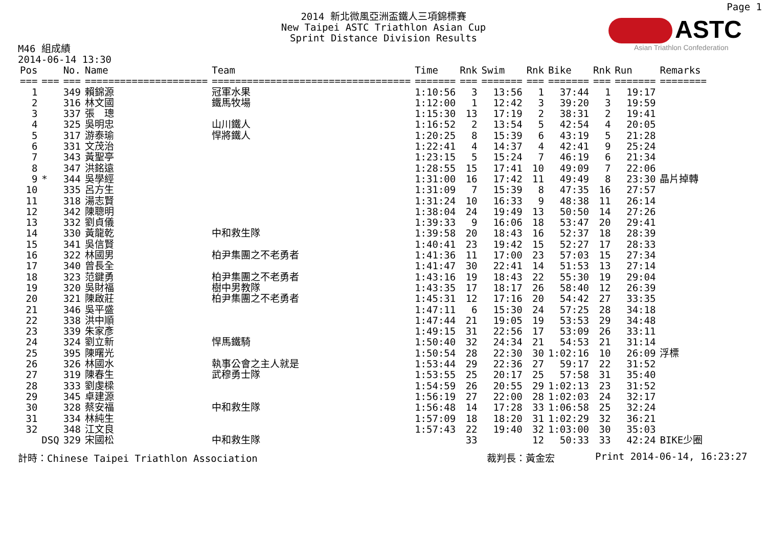Page 1
2014 新北微風亞洲盃鐵人三項錦標賽
New Taipei ASTC Triathlon Asian Cup
Sprint Distance Division Results
ASTC
Asian Triathlon Confederation
M46 組成績
2014-06-14 13:30
| Pos | | No. | Name | Team | Time | Rnk | Swim | Rnk | Bike | Rnk | Run | Remarks |
| --- | --- | --- | --- | --- | --- | --- | --- | --- | --- | --- | --- | --- |
| === | === | === | ===================== | ================================== | ======= | === | ======= | === | ======= | === | ======= | ======== |
| 1 | | 349 | 賴錦源 | 冠軍水果 | 1:10:56 | 3 | 13:56 | 1 | 37:44 | 1 | 19:17 | |
| 2 | | 316 | 林文國 | 鐵馬牧場 | 1:12:00 | 1 | 12:42 | 3 | 39:20 | 3 | 19:59 | |
| 3 | | 337 | 張 璁 | | 1:15:30 | 13 | 17:19 | 2 | 38:31 | 2 | 19:41 | |
| 4 | | 325 | 吳明忠 | 山川鐵人 | 1:16:52 | 2 | 13:54 | 5 | 42:54 | 4 | 20:05 | |
| 5 | | 317 | 游泰瑜 | 悍將鐵人 | 1:20:25 | 8 | 15:39 | 6 | 43:19 | 5 | 21:28 | |
| 6 | | 331 | 文茂治 | | 1:22:41 | 4 | 14:37 | 4 | 42:41 | 9 | 25:24 | |
| 7 | | 343 | 黃聖亭 | | 1:23:15 | 5 | 15:24 | 7 | 46:19 | 6 | 21:34 | |
| 8 | | 347 | 洪銘遠 | | 1:28:55 | 15 | 17:41 | 10 | 49:09 | 7 | 22:06 | |
| 9 | * | 344 | 吳學經 | | 1:31:00 | 16 | 17:42 | 11 | 49:49 | 8 | 23:30 | 晶片掉轉 |
| 10 | | 335 | 呂方生 | | 1:31:09 | 7 | 15:39 | 8 | 47:35 | 16 | 27:57 | |
| 11 | | 318 | 湯志賢 | | 1:31:24 | 10 | 16:33 | 9 | 48:38 | 11 | 26:14 | |
| 12 | | 342 | 陳聰明 | | 1:38:04 | 24 | 19:49 | 13 | 50:50 | 14 | 27:26 | |
| 13 | | 332 | 劉貞儀 | | 1:39:33 | 9 | 16:06 | 18 | 53:47 | 20 | 29:41 | |
| 14 | | 330 | 黃龍乾 | 中和救生隊 | 1:39:58 | 20 | 18:43 | 16 | 52:37 | 18 | 28:39 | |
| 15 | | 341 | 吳信賢 | | 1:40:41 | 23 | 19:42 | 15 | 52:27 | 17 | 28:33 | |
| 16 | | 322 | 林國男 | 柏尹集團之不老勇者 | 1:41:36 | 11 | 17:00 | 23 | 57:03 | 15 | 27:34 | |
| 17 | | 340 | 曾長全 | | 1:41:47 | 30 | 22:41 | 14 | 51:53 | 13 | 27:14 | |
| 18 | | 323 | 范鍵勇 | 柏尹集團之不老勇者 | 1:43:16 | 19 | 18:43 | 22 | 55:30 | 19 | 29:04 | |
| 19 | | 320 | 吳財福 | 樹中男教隊 | 1:43:35 | 17 | 18:17 | 26 | 58:40 | 12 | 26:39 | |
| 20 | | 321 | 陳啟莊 | 柏尹集團之不老勇者 | 1:45:31 | 12 | 17:16 | 20 | 54:42 | 27 | 33:35 | |
| 21 | | 346 | 吳平盛 | | 1:47:11 | 6 | 15:30 | 24 | 57:25 | 28 | 34:18 | |
| 22 | | 338 | 洪中順 | | 1:47:44 | 21 | 19:05 | 19 | 53:53 | 29 | 34:48 | |
| 23 | | 339 | 朱家彥 | | 1:49:15 | 31 | 22:56 | 17 | 53:09 | 26 | 33:11 | |
| 24 | | 324 | 劉立新 | 悍馬鐵騎 | 1:50:40 | 32 | 24:34 | 21 | 54:53 | 21 | 31:14 | |
| 25 | | 395 | 陳曙光 | | 1:50:54 | 28 | 22:30 | 30 | 1:02:16 | 10 | 26:09 | 浮標 |
| 26 | | 326 | 林國水 | 執事公會之主人就是 | 1:53:44 | 29 | 22:36 | 27 | 59:17 | 22 | 31:52 | |
| 27 | | 319 | 陳春生 | 武穆勇士隊 | 1:53:55 | 25 | 20:17 | 25 | 57:58 | 31 | 35:40 | |
| 28 | | 333 | 劉虔樑 | | 1:54:59 | 26 | 20:55 | 29 | 1:02:13 | 23 | 31:52 | |
| 29 | | 345 | 卓建源 | | 1:56:19 | 27 | 22:00 | 28 | 1:02:03 | 24 | 32:17 | |
| 30 | | 328 | 蔡安福 | 中和救生隊 | 1:56:48 | 14 | 17:28 | 33 | 1:06:58 | 25 | 32:24 | |
| 31 | | 334 | 林純生 | | 1:57:09 | 18 | 18:20 | 31 | 1:02:29 | 32 | 36:21 | |
| 32 | | 348 | 江文良 | | 1:57:43 | 22 | 19:40 | 32 | 1:03:00 | 30 | 35:03 | |
| | DSQ | 329 | 宋國松 | 中和救生隊 | | 33 | | 12 | 50:33 | 33 | 42:24 | BIKE少圈 |
計時：Chinese Taipei Triathlon Association 裁判長：黃金宏 Print 2014-06-14, 16:23:27